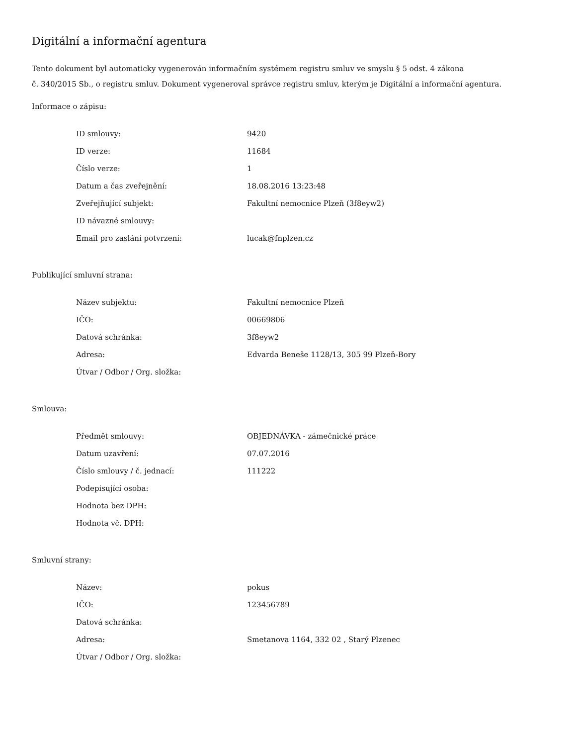Digitální a informační agentura
Tento dokument byl automaticky vygenerován informačním systémem registru smluv ve smyslu § 5 odst. 4 zákona
č. 340/2015 Sb., o registru smluv. Dokument vygeneroval správce registru smluv, kterým je Digitální a informační agentura.
Informace o zápisu:
| ID smlouvy: | 9420 |
| ID verze: | 11684 |
| Číslo verze: | 1 |
| Datum a čas zveřejnění: | 18.08.2016 13:23:48 |
| Zveřejňující subjekt: | Fakultní nemocnice Plzeň (3f8eyw2) |
| ID návazné smlouvy: | |
| Email pro zaslání potvrzení: | lucak@fnplzen.cz |
Publikující smluvní strana:
| Název subjektu: | Fakultní nemocnice Plzeň |
| IČO: | 00669806 |
| Datová schránka: | 3f8eyw2 |
| Adresa: | Edvarda Beneše 1128/13, 305 99 Plzeň-Bory |
| Útvar / Odbor / Org. složka: | |
Smlouva:
| Předmět smlouvy: | OBJEDNÁVKA - zámečnické práce |
| Datum uzavření: | 07.07.2016 |
| Číslo smlouvy / č. jednací: | 111222 |
| Podepisující osoba: | |
| Hodnota bez DPH: | |
| Hodnota vč. DPH: | |
Smluvní strany:
| Název: | pokus |
| IČO: | 123456789 |
| Datová schránka: | |
| Adresa: | Smetanova 1164, 332 02 , Starý Plzenec |
| Útvar / Odbor / Org. složka: | |